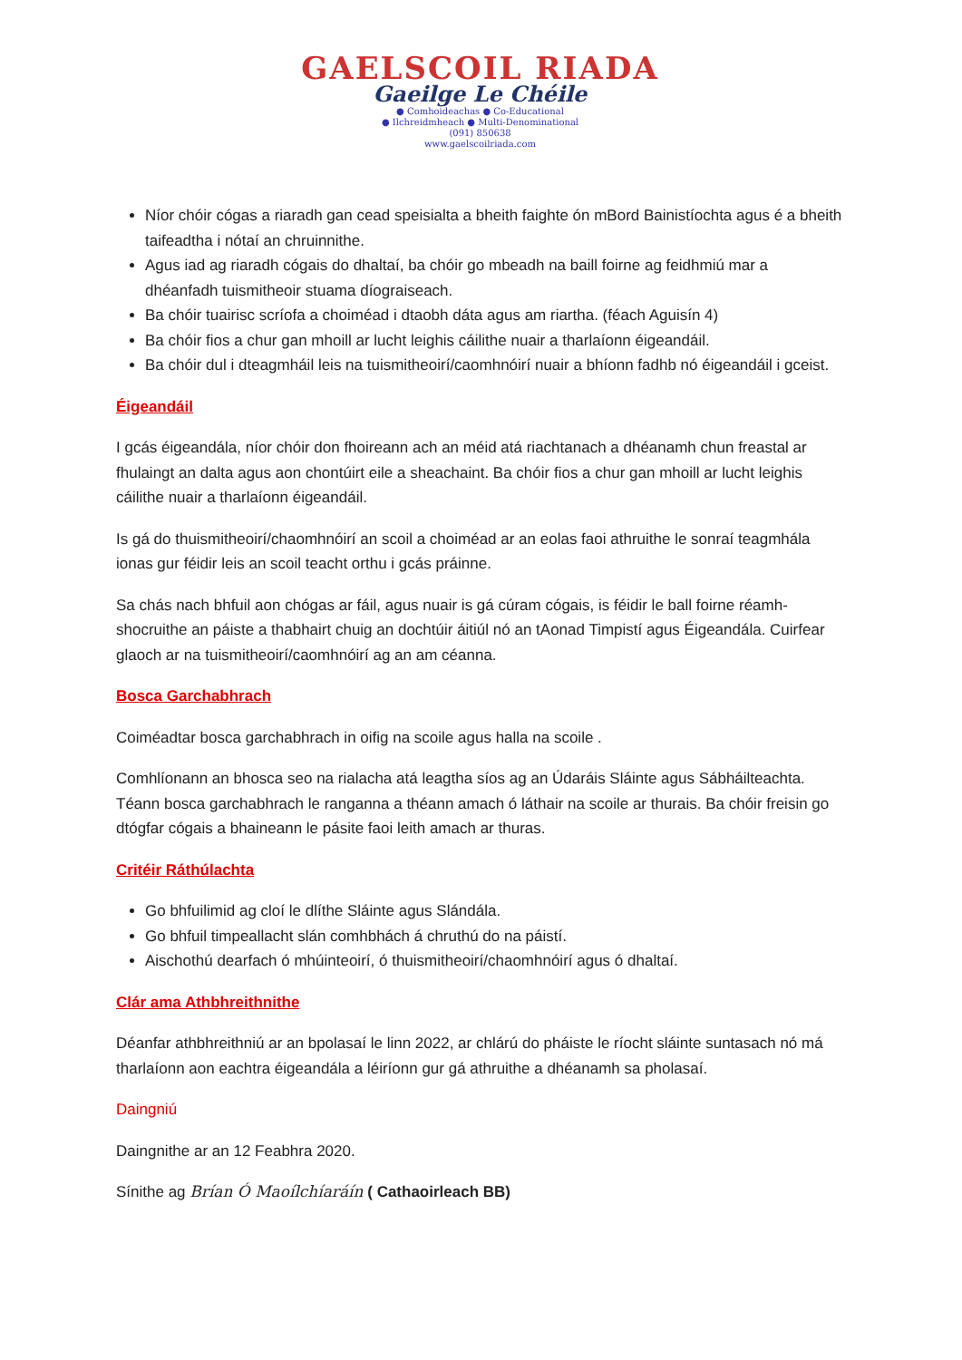GAELSCOIL RIADA
Gaeilge Le Chéile
● Comhoideachas ● Co-Educational
● Ilchreidmheach ● Multi-Denominational
(091) 850638
www.gaelscoilriada.com
Níor chóir cógas a riaradh gan cead speisialta a bheith faighte ón mBord Bainistíochta agus é a bheith taifeadtha i nótaí an chruinnithe.
Agus iad ag riaradh cógais do dhaltaí, ba chóir go mbeadh na baill foirne ag feidhmiú mar a dhéanfadh tuismitheoir stuama díograiseach.
Ba chóir tuairisc scríofa a choiméad i dtaobh dáta agus am riartha. (féach Aguisín 4)
Ba chóir fios a chur gan mhoill ar lucht leighis cáilithe nuair a tharlaíonn éigeandáil.
Ba chóir dul i dteagmháil leis na tuismitheoirí/caomhnóirí nuair a bhíonn fadhb nó éigeandáil i gceist.
Éigeandáil
I gcás éigeandála, níor chóir don fhoireann ach an méid atá riachtanach a dhéanamh chun freastal ar fhulaingt an dalta agus aon chontúirt eile a sheachaint. Ba chóir fios a chur gan mhoill ar lucht leighis cáilithe nuair a tharlaíonn éigeandáil.
Is gá do thuismitheoirí/chaomhnóirí an scoil a choiméad ar an eolas faoi athruithe le sonraí teagmhála ionas gur féidir leis an scoil teacht orthu i gcás práinne.
Sa chás nach bhfuil aon chógas ar fáil, agus nuair is gá cúram cógais, is féidir le ball foirne réamh-shocruithe an páiste a thabhairt chuig an dochtúir áitiúl nó an tAonad Timpistí agus Éigeandála. Cuirfear glaoch ar na tuismitheoirí/caomhnóirí ag an am céanna.
Bosca Garchabhrach
Coiméadtar bosca garchabhrach in oifig na scoile agus halla na scoile .
Comhlíonann an bhosca seo na rialacha atá leagtha síos ag an Údaráis Sláinte agus Sábháilteachta. Téann bosca garchabhrach le ranganna a théann amach ó láthair na scoile ar thurais. Ba chóir freisin go dtógfar cógais a bhaineann le pásite faoi leith amach ar thuras.
Critéir Ráthúlachta
Go bhfuilimid ag cloí le dlíthe Sláinte agus Slándála.
Go bhfuil timpeallacht slán comhbhách á chruthú do na páistí.
Aischothú dearfach ó mhúinteoirí, ó thuismitheoirí/chaomhnóirí agus ó dhaltaí.
Clár ama Athbhreithnithe
Déanfar athbhreithniú ar an bpolasaí le linn 2022, ar chlárú do pháiste le ríocht sláinte suntasach nó má tharlaíonn aon eachtra éigeandála a léiríonn gur gá athruithe a dhéanamh sa pholasaí.
Daingniú
Daingnithe ar an 12 Feabhra 2020.
Sínithe ag Brían Ó Maoílchíaráín ( Cathaoirleach BB)